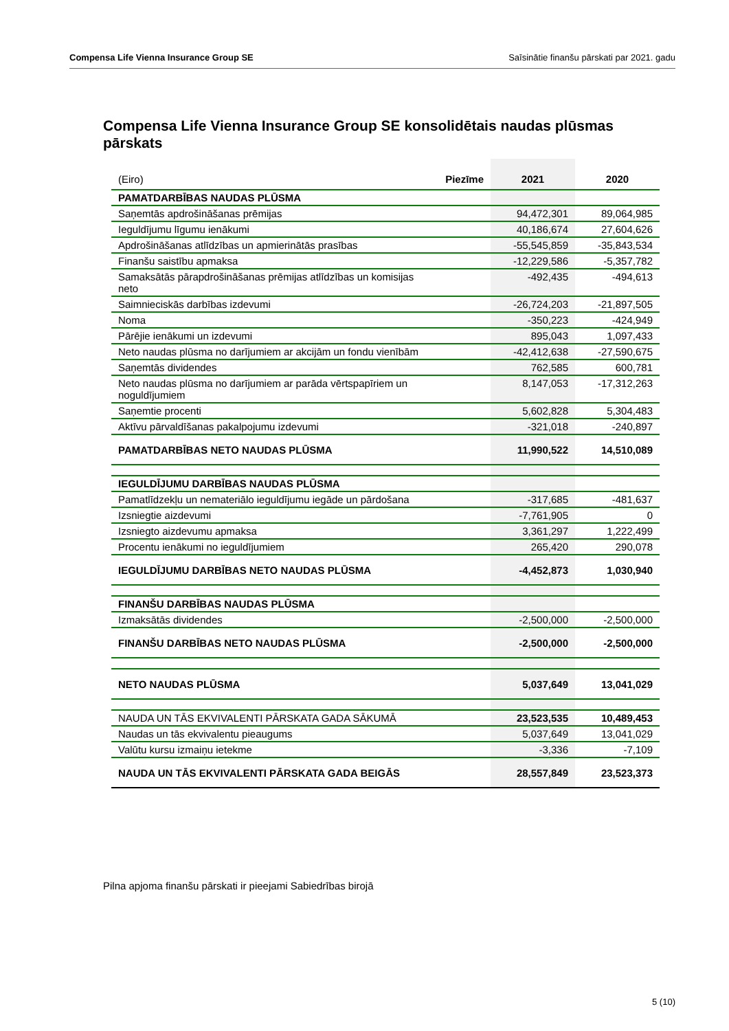Compensa Life Vienna Insurance Group SE Saīsinātie finanšu pārskati par 2021. gadu
Compensa Life Vienna Insurance Group SE konsolidētais naudas plūsmas pārskats
| (Eiro) | Piezīme | 2021 | 2020 |
| PAMATDARBĪBAS NAUDAS PLŪSMA | | | |
| Saņemtās apdrošināšanas prēmijas | | 94,472,301 | 89,064,985 |
| Ieguldījumu līgumu ienākumi | | 40,186,674 | 27,604,626 |
| Apdrošināšanas atlīdzības un apmierinātās prasības | | -55,545,859 | -35,843,534 |
| Finanšu saistību apmaksa | | -12,229,586 | -5,357,782 |
| Samaksātās pārapdrošināšanas prēmijas atlīdzības un komisijas neto | | -492,435 | -494,613 |
| Saimnieciskās darbības izdevumi | | -26,724,203 | -21,897,505 |
| Noma | | -350,223 | -424,949 |
| Pārējie ienākumi un izdevumi | | 895,043 | 1,097,433 |
| Neto naudas plūsma no darījumiem ar akcijām un fondu vienībām | | -42,412,638 | -27,590,675 |
| Saņemtās dividendes | | 762,585 | 600,781 |
| Neto naudas plūsma no darījumiem ar parāda vērtspapīriem un noguldījumiem | | 8,147,053 | -17,312,263 |
| Saņemtie procenti | | 5,602,828 | 5,304,483 |
| Aktīvu pārvaldīšanas pakalpojumu izdevumi | | -321,018 | -240,897 |
| PAMATDARBĪBAS NETO NAUDAS PLŪSMA | | 11,990,522 | 14,510,089 |
| IEGULDĪJUMU DARBĪBAS NAUDAS PLŪSMA | | | |
| Pamatlīdzekļu un nemateriālo ieguldījumu iegāde un pārdošana | | -317,685 | -481,637 |
| Izsniegtie aizdevumi | | -7,761,905 | 0 |
| Izsniegto aizdevumu apmaksa | | 3,361,297 | 1,222,499 |
| Procentu ienākumi no ieguldījumiem | | 265,420 | 290,078 |
| IEGULDĪJUMU DARBĪBAS NETO NAUDAS PLŪSMA | | -4,452,873 | 1,030,940 |
| FINANŠU DARBĪBAS NAUDAS PLŪSMA | | | |
| Izmaksātās dividendes | | -2,500,000 | -2,500,000 |
| FINANŠU DARBĪBAS NETO NAUDAS PLŪSMA | | -2,500,000 | -2,500,000 |
| NETO NAUDAS PLŪSMA | | 5,037,649 | 13,041,029 |
| NAUDA UN TĀS EKVIVALENTI PĀRSKATA GADA SĀKUMĀ | | 23,523,535 | 10,489,453 |
| Naudas un tās ekvivalentu pieaugums | | 5,037,649 | 13,041,029 |
| Valūtu kursu izmaiņu ietekme | | -3,336 | -7,109 |
| NAUDA UN TĀS EKVIVALENTI PĀRSKATA GADA BEIGĀS | | 28,557,849 | 23,523,373 |
Pilna apjoma finanšu pārskati ir pieejami Sabiedrības birojā
5 (10)